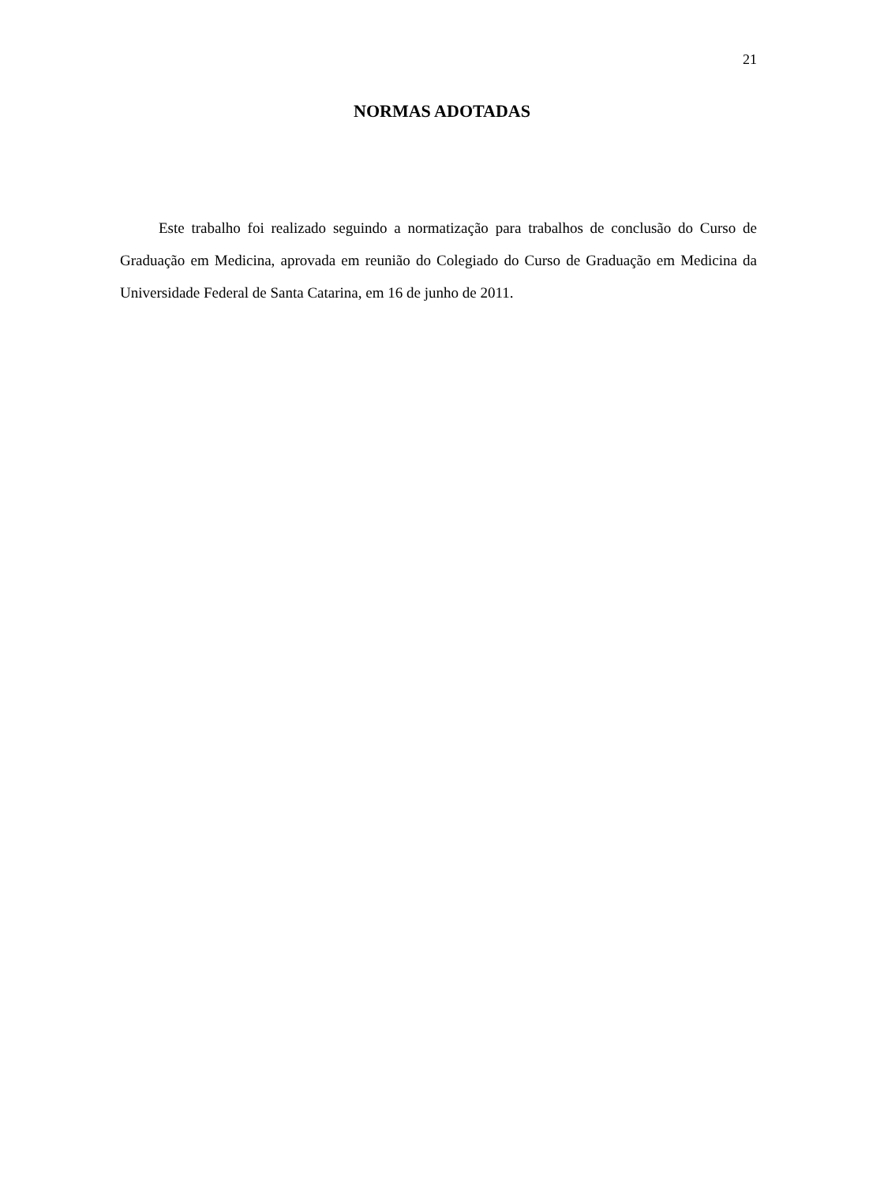21
NORMAS ADOTADAS
Este trabalho foi realizado seguindo a normatização para trabalhos de conclusão do Curso de Graduação em Medicina, aprovada em reunião do Colegiado do Curso de Graduação em Medicina da Universidade Federal de Santa Catarina, em 16 de junho de 2011.